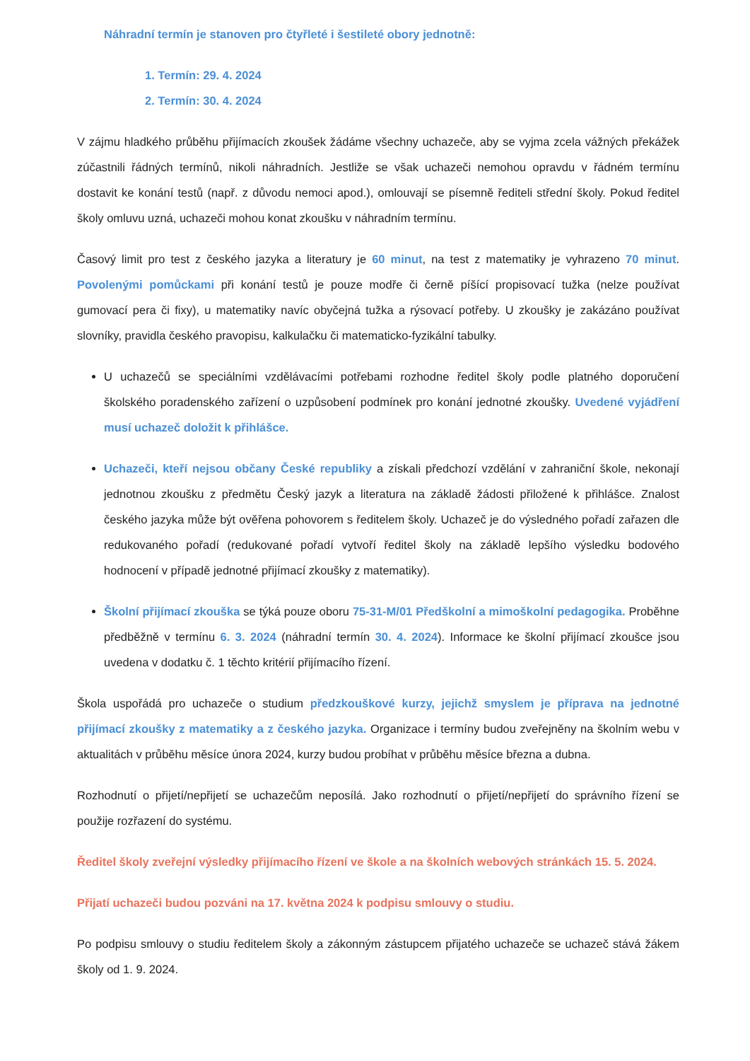Náhradní termín je stanoven pro čtyřleté i šestileté obory jednotně:
1. Termín: 29. 4. 2024
2. Termín: 30. 4. 2024
V zájmu hladkého průběhu přijímacích zkoušek žádáme všechny uchazeče, aby se vyjma zcela vážných překážek zúčastnili řádných termínů, nikoli náhradních. Jestliže se však uchazeči nemohou opravdu v řádném termínu dostavit ke konání testů (např. z důvodu nemoci apod.), omlouvají se písemně řediteli střední školy. Pokud ředitel školy omluvu uzná, uchazeči mohou konat zkoušku v náhradním termínu.
Časový limit pro test z českého jazyka a literatury je 60 minut, na test z matematiky je vyhrazeno 70 minut. Povolenými pomůckami při konání testů je pouze modře či černě píšící propisovací tužka (nelze používat gumovací pera či fixy), u matematiky navíc obyčejná tužka a rýsovací potřeby. U zkoušky je zakázáno používat slovníky, pravidla českého pravopisu, kalkulačku či matematicko-fyzikální tabulky.
U uchazečů se speciálními vzdělávacími potřebami rozhodne ředitel školy podle platného doporučení školského poradenského zařízení o uzpůsobení podmínek pro konání jednotné zkoušky. Uvedené vyjádření musí uchazeč doložit k přihlášce.
Uchazeči, kteří nejsou občany České republiky a získali předchozí vzdělání v zahraniční škole, nekonají jednotnou zkoušku z předmětu Český jazyk a literatura na základě žádosti přiložené k přihlášce. Znalost českého jazyka může být ověřena pohovorem s ředitelem školy. Uchazeč je do výsledného pořadí zařazen dle redukovaného pořadí (redukované pořadí vytvoří ředitel školy na základě lepšího výsledku bodového hodnocení v případě jednotné přijímací zkoušky z matematiky).
Školní přijímací zkouška se týká pouze oboru 75-31-M/01 Předškolní a mimoškolní pedagogika. Proběhne předběžně v termínu 6. 3. 2024 (náhradní termín 30. 4. 2024). Informace ke školní přijímací zkoušce jsou uvedena v dodatku č. 1 těchto kritérií přijímacího řízení.
Škola uspořádá pro uchazeče o studium předzkouškové kurzy, jejichž smyslem je příprava na jednotné přijímací zkoušky z matematiky a z českého jazyka. Organizace i termíny budou zveřejněny na školním webu v aktualitách v průběhu měsíce února 2024, kurzy budou probíhat v průběhu měsíce března a dubna.
Rozhodnutí o přijetí/nepřijetí se uchazečům neposílá. Jako rozhodnutí o přijetí/nepřijetí do správního řízení se použije rozřazení do systému.
Ředitel školy zveřejní výsledky přijímacího řízení ve škole a na školních webových stránkách 15. 5. 2024.
Přijatí uchazeči budou pozváni na 17. května 2024 k podpisu smlouvy o studiu.
Po podpisu smlouvy o studiu ředitelem školy a zákonným zástupcem přijatého uchazeče se uchazeč stává žákem školy od 1. 9. 2024.